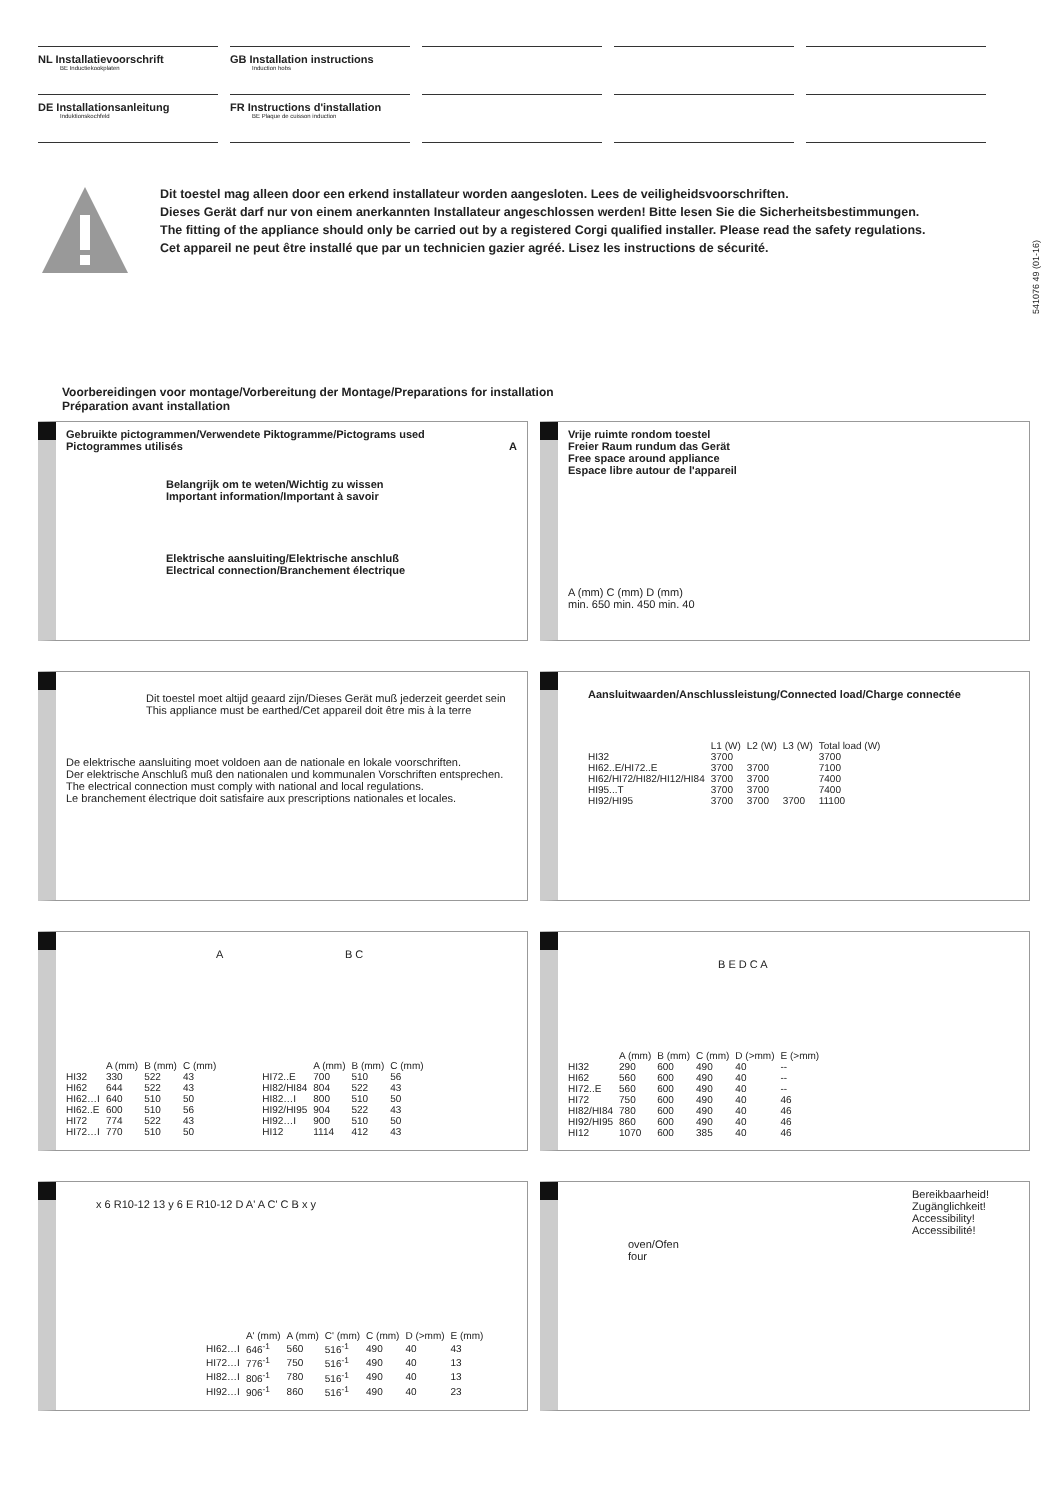NL Installatievoorschrift
BE Inductiekookplaten
DE Installationsanleitung
Induktionskochfeld
GB Installation instructions
Induction hobs
FR Instructions d'installation
BE Plaque de cuisson induction
Dit toestel mag alleen door een erkend installateur worden aangesloten. Lees de veiligheidsvoorschriften.
Dieses Gerät darf nur von einem anerkannten Installateur angeschlossen werden! Bitte lesen Sie die Sicherheitsbestimmungen.
The fitting of the appliance should only be carried out by a registered Corgi qualified installer. Please read the safety regulations.
Cet appareil ne peut être installé que par un technicien gazier agréé. Lisez les instructions de sécurité.
541076 49 (01-16)
Voorbereidingen voor montage/Vorbereitung der Montage/Preparations for installation
Préparation avant installation
Gebruikte pictogrammen/Verwendete Piktogramme/Pictograms used
Pictogrammes utilisés A
Belangrijk om te weten/Wichtig zu wissen
Important information/Important à savoir
Elektrische aansluiting/Elektrische anschluß
Electrical connection/Branchement électrique
Vrije ruimte rondom toestel
Freier Raum rundum das Gerät
Free space around appliance
Espace libre autour de l'appareil
A (mm) C (mm) D (mm)
min. 650 min. 450 min. 40
Dit toestel moet altijd geaard zijn/Dieses Gerät muß jederzeit geerdet sein
This appliance must be earthed/Cet appareil doit être mis à la terre
De elektrische aansluiting moet voldoen aan de nationale en lokale voorschriften.
Der elektrische Anschluß muß den nationalen und kommunalen Vorschriften entsprechen.
The electrical connection must comply with national and local regulations.
Le branchement électrique doit satisfaire aux prescriptions nationales et locales.
Aansluitwaarden/Anschlussleistung/Connected load/Charge connectée
| | L1 (W) | L2 (W) | L3 (W) | Total load (W) |
| --- | --- | --- | --- | --- |
| HI32 | 3700 | | | 3700 |
| HI62..E/HI72..E | 3700 | 3700 | | 7100 |
| HI62/HI72/HI82/HI12/HI84 | 3700 | 3700 | | 7400 |
| HI95...T | 3700 | 3700 | | 7400 |
| HI92/HI95 | 3700 | 3700 | 3700 | 11100 |
A B C
| | A (mm) | B (mm) | C (mm) |
| --- | --- | --- | --- |
| HI32 | 330 | 522 | 43 |
| HI62 | 644 | 522 | 43 |
| HI62…I | 640 | 510 | 50 |
| HI62..E | 600 | 510 | 56 |
| HI72 | 774 | 522 | 43 |
| HI72…I | 770 | 510 | 50 |
| | A (mm) | B (mm) | C (mm) |
| --- | --- | --- | --- |
| HI72..E | 700 | 510 | 56 |
| HI82/HI84 | 804 | 522 | 43 |
| HI82…I | 800 | 510 | 50 |
| HI92/HI95 | 904 | 522 | 43 |
| HI92…I | 900 | 510 | 50 |
| HI12 | 1114 | 412 | 43 |
B E D C A
| | A (mm) | B (mm) | C (mm) | D (>mm) | E (>mm) |
| --- | --- | --- | --- | --- | --- |
| HI32 | 290 | 600 | 490 | 40 | -- |
| HI62 | 560 | 600 | 490 | 40 | -- |
| HI72..E | 560 | 600 | 490 | 40 | -- |
| HI72 | 750 | 600 | 490 | 40 | 46 |
| HI82/HI84 | 780 | 600 | 490 | 40 | 46 |
| HI92/HI95 | 860 | 600 | 490 | 40 | 46 |
| HI12 | 1070 | 600 | 385 | 40 | 46 |
x 6 R10-12 13 y 6 E R10-12 D A' A C' C B x y
| | A' (mm) | A (mm) | C' (mm) | C (mm) | D (>mm) | E (mm) |
| --- | --- | --- | --- | --- | --- | --- |
| HI62…I | 646<sup>-1</sup> | 560 | 516<sup>-1</sup> | 490 | 40 | 43 |
| HI72…I | 776<sup>-1</sup> | 750 | 516<sup>-1</sup> | 490 | 40 | 13 |
| HI82…I | 806<sup>-1</sup> | 780 | 516<sup>-1</sup> | 490 | 40 | 13 |
| HI92…I | 906<sup>-1</sup> | 860 | 516<sup>-1</sup> | 490 | 40 | 23 |
oven/Ofen
four
Bereikbaarheid!
Zugänglichkeit!
Accessibility!
Accessibilité!